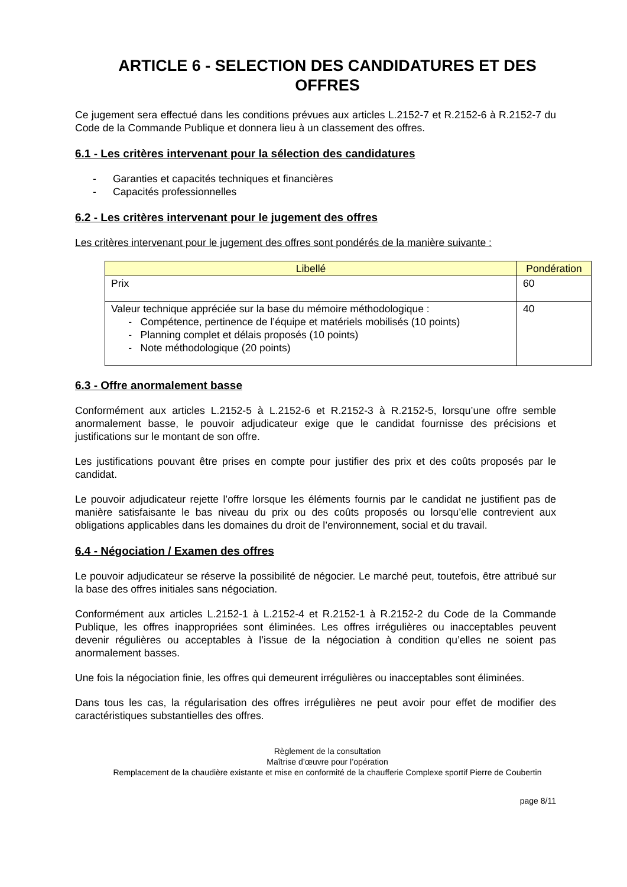ARTICLE 6 - SELECTION DES CANDIDATURES ET DES OFFRES
Ce jugement sera effectué dans les conditions prévues aux articles L.2152-7 et R.2152-6 à R.2152-7 du Code de la Commande Publique et donnera lieu à un classement des offres.
6.1 - Les critères intervenant pour la sélection des candidatures
- Garanties et capacités techniques et financières
- Capacités professionnelles
6.2 - Les critères intervenant pour le jugement des offres
Les critères intervenant pour le jugement des offres sont pondérés de la manière suivante :
| Libellé | Pondération |
| --- | --- |
| Prix | 60 |
| Valeur technique appréciée sur la base du mémoire méthodologique : - Compétence, pertinence de l’équipe et matériels mobilisés (10 points) - Planning complet et délais proposés (10 points) - Note méthodologique (20 points) | 40 |
6.3 - Offre anormalement basse
Conformément aux articles L.2152-5 à L.2152-6 et R.2152-3 à R.2152-5, lorsqu’une offre semble anormalement basse, le pouvoir adjudicateur exige que le candidat fournisse des précisions et justifications sur le montant de son offre.
Les justifications pouvant être prises en compte pour justifier des prix et des coûts proposés par le candidat.
Le pouvoir adjudicateur rejette l’offre lorsque les éléments fournis par le candidat ne justifient pas de manière satisfaisante le bas niveau du prix ou des coûts proposés ou lorsqu’elle contrevient aux obligations applicables dans les domaines du droit de l’environnement, social et du travail.
6.4 - Négociation / Examen des offres
Le pouvoir adjudicateur se réserve la possibilité de négocier. Le marché peut, toutefois, être attribué sur la base des offres initiales sans négociation.
Conformément aux articles L.2152-1 à L.2152-4 et R.2152-1 à R.2152-2 du Code de la Commande Publique, les offres inappropriées sont éliminées. Les offres irrégulières ou inacceptables peuvent devenir régulières ou acceptables à l’issue de la négociation à condition qu’elles ne soient pas anormalement basses.
Une fois la négociation finie, les offres qui demeurent irrégulières ou inacceptables sont éliminées.
Dans tous les cas, la régularisation des offres irrégulières ne peut avoir pour effet de modifier des caractéristiques substantielles des offres.
Règlement de la consultation
Maîtrise d’œuvre pour l’opération
Remplacement de la chaudière existante et mise en conformité de la chaufferie Complexe sportif Pierre de Coubertin
page 8/11